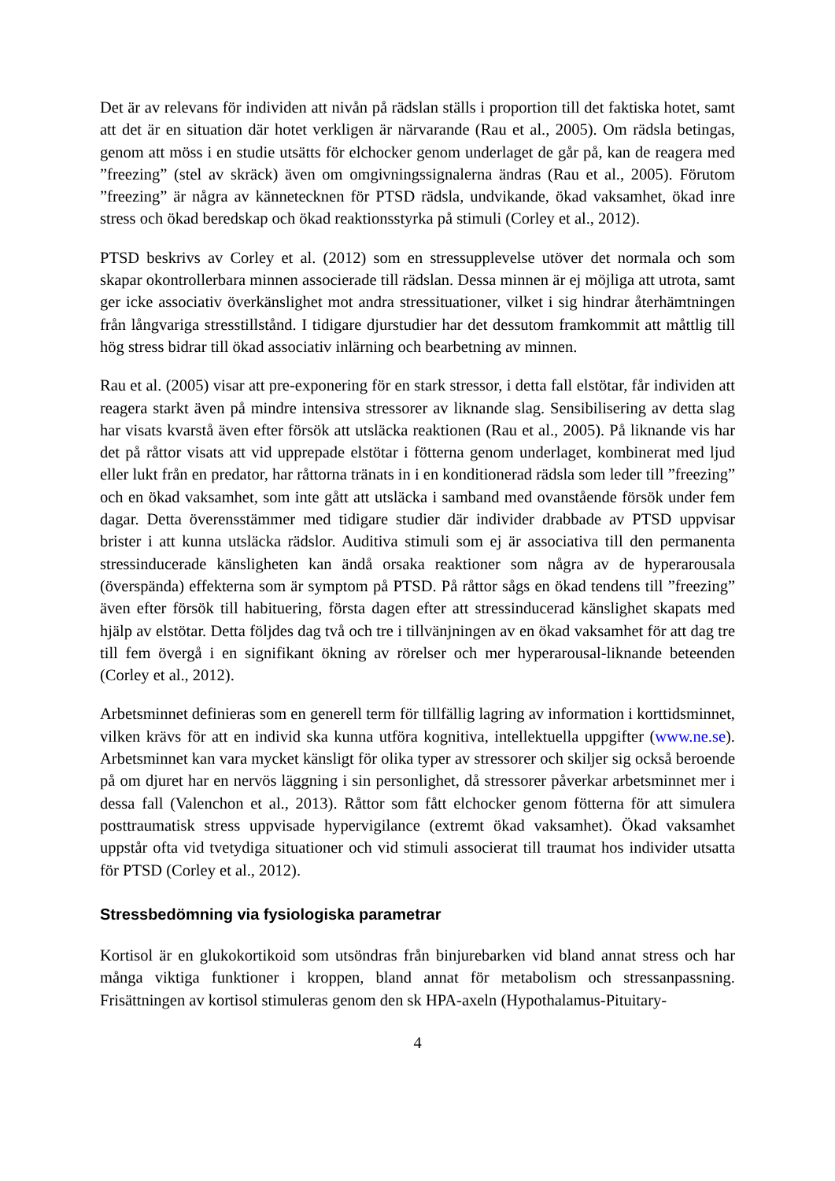Det är av relevans för individen att nivån på rädslan ställs i proportion till det faktiska hotet, samt att det är en situation där hotet verkligen är närvarande (Rau et al., 2005). Om rädsla betingas, genom att möss i en studie utsätts för elchocker genom underlaget de går på, kan de reagera med ”freezing” (stel av skräck) även om omgivningssignalerna ändras (Rau et al., 2005). Förutom ”freezing” är några av kännetecknen för PTSD rädsla, undvikande, ökad vaksamhet, ökad inre stress och ökad beredskap och ökad reaktionsstyrka på stimuli (Corley et al., 2012).
PTSD beskrivs av Corley et al. (2012) som en stressupplevelse utöver det normala och som skapar okontrollerbara minnen associerade till rädslan. Dessa minnen är ej möjliga att utrota, samt ger icke associativ överkänslighet mot andra stressituationer, vilket i sig hindrar återhämtningen från långvariga stresstillstånd. I tidigare djurstudier har det dessutom framkommit att måttlig till hög stress bidrar till ökad associativ inlärning och bearbetning av minnen.
Rau et al. (2005) visar att pre-exponering för en stark stressor, i detta fall elstötar, får individen att reagera starkt även på mindre intensiva stressorer av liknande slag. Sensibilisering av detta slag har visats kvarstå även efter försök att utsläcka reaktionen (Rau et al., 2005). På liknande vis har det på råttor visats att vid upprepade elstötar i fötterna genom underlaget, kombinerat med ljud eller lukt från en predator, har råttorna tränats in i en konditionerad rädsla som leder till ”freezing” och en ökad vaksamhet, som inte gått att utsläcka i samband med ovanstående försök under fem dagar. Detta överensstämmer med tidigare studier där individer drabbade av PTSD uppvisar brister i att kunna utsläcka rädslor. Auditiva stimuli som ej är associativa till den permanenta stressinducerade känsligheten kan ändå orsaka reaktioner som några av de hyperarousala (överspända) effekterna som är symptom på PTSD. På råttor sågs en ökad tendens till ”freezing” även efter försök till habituering, första dagen efter att stressinducerad känslighet skapats med hjälp av elstötar. Detta följdes dag två och tre i tillvänjningen av en ökad vaksamhet för att dag tre till fem övergå i en signifikant ökning av rörelser och mer hyperarousal-liknande beteenden (Corley et al., 2012).
Arbetsminnet definieras som en generell term för tillfällig lagring av information i korttidsminnet, vilken krävs för att en individ ska kunna utföra kognitiva, intellektuella uppgifter (www.ne.se). Arbetsminnet kan vara mycket känsligt för olika typer av stressorer och skiljer sig också beroende på om djuret har en nervös läggning i sin personlighet, då stressorer påverkar arbetsminnet mer i dessa fall (Valenchon et al., 2013). Råttor som fått elchocker genom fötterna för att simulera posttraumatisk stress uppvisade hypervigilance (extremt ökad vaksamhet). Ökad vaksamhet uppstår ofta vid tvetydiga situationer och vid stimuli associerat till traumat hos individer utsatta för PTSD (Corley et al., 2012).
Stressbedömning via fysiologiska parametrar
Kortisol är en glukokortikoid som utsöndras från binjurebarken vid bland annat stress och har många viktiga funktioner i kroppen, bland annat för metabolism och stressanpassning. Frisättningen av kortisol stimuleras genom den sk HPA-axeln (Hypothalamus-Pituitary-
4